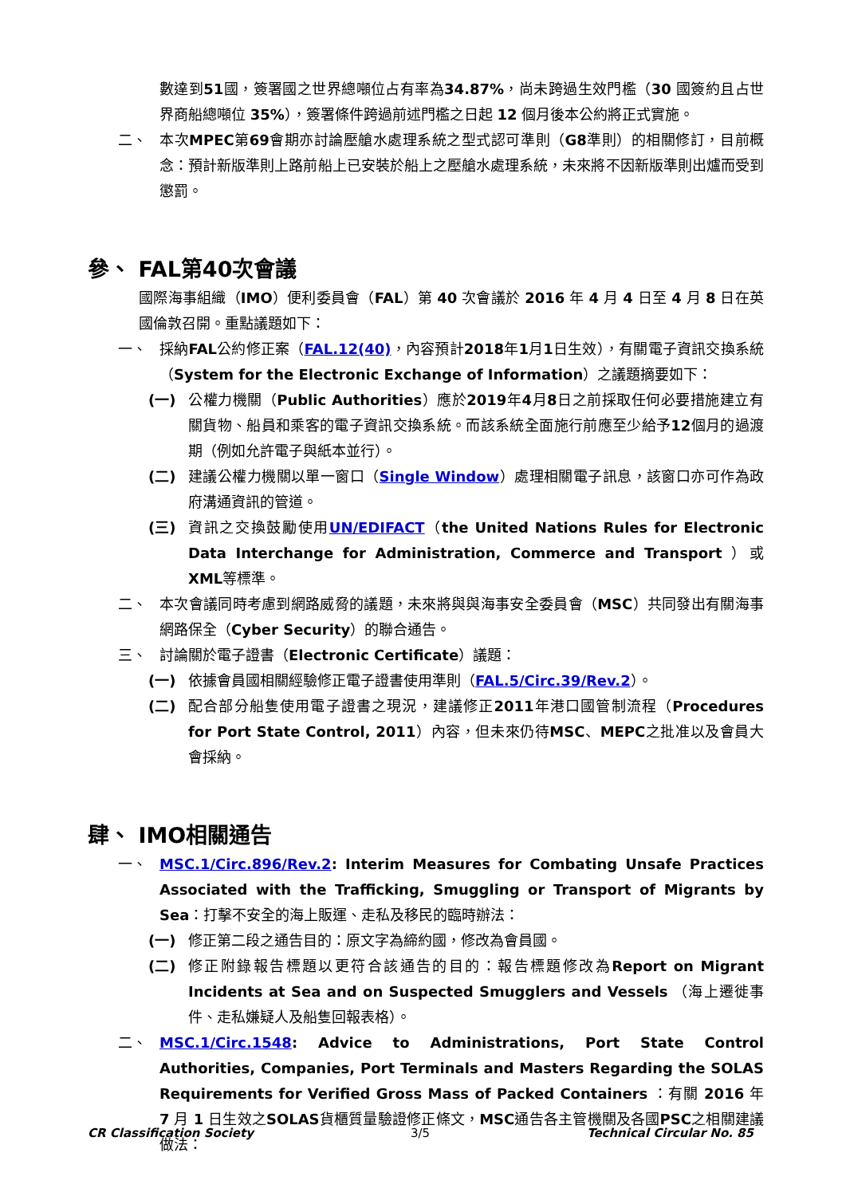數達到51國，簽署國之世界總噸位占有率為34.87%，尚未跨過生效門檻（30 國簽約且占世界商船總噸位 35%），簽署條件跨過前述門檻之日起 12 個月後本公約將正式實施。
二、 本次MPEC第69會期亦討論壓艙水處理系統之型式認可準則（G8準則）的相關修訂，目前概念：預計新版準則上路前船上已安裝於船上之壓艙水處理系統，未來將不因新版準則出爐而受到懲罰。
參、 FAL第40次會議
國際海事組織（IMO）便利委員會（FAL）第 40 次會議於 2016 年 4 月 4 日至 4 月 8 日在英國倫敦召開。重點議題如下：
一、 採納FAL公約修正案（FAL.12(40)，內容預計2018年1月1日生效），有關電子資訊交換系統（System for the Electronic Exchange of Information）之議題摘要如下：
(一) 公權力機關（Public Authorities）應於2019年4月8日之前採取任何必要措施建立有關貨物、船員和乘客的電子資訊交換系統。而該系統全面施行前應至少給予12個月的過渡期（例如允許電子與紙本並行）。
(二) 建議公權力機關以單一窗口（Single Window）處理相關電子訊息，該窗口亦可作為政府溝通資訊的管道。
(三) 資訊之交換鼓勵使用UN/EDIFACT（the United Nations Rules for Electronic Data Interchange for Administration, Commerce and Transport ）或XML等標準。
二、 本次會議同時考慮到網路威脅的議題，未來將與與海事安全委員會（MSC）共同發出有關海事網路保全（Cyber Security）的聯合通告。
三、 討論關於電子證書（Electronic Certificate）議題：
(一) 依據會員國相關經驗修正電子證書使用準則（FAL.5/Circ.39/Rev.2）。
(二) 配合部分船隻使用電子證書之現況，建議修正2011年港口國管制流程（Procedures for Port State Control, 2011）內容，但未來仍待MSC、MEPC之批准以及會員大會採納。
肆、 IMO相關通告
一、 MSC.1/Circ.896/Rev.2: Interim Measures for Combating Unsafe Practices Associated with the Trafficking, Smuggling or Transport of Migrants by Sea：打擊不安全的海上販運、走私及移民的臨時辦法：
(一) 修正第二段之通告目的：原文字為締約國，修改為會員國。
(二) 修正附錄報告標題以更符合該通告的目的：報告標題修改為Report on Migrant Incidents at Sea and on Suspected Smugglers and Vessels （海上遷徙事件、走私嫌疑人及船隻回報表格）。
二、 MSC.1/Circ.1548: Advice to Administrations, Port State Control Authorities, Companies, Port Terminals and Masters Regarding the SOLAS Requirements for Verified Gross Mass of Packed Containers ：有關 2016 年 7 月 1 日生效之SOLAS貨櫃質量驗證修正條文，MSC通告各主管機關及各國PSC之相關建議做法：
CR Classification Society 3/5 Technical Circular No. 85